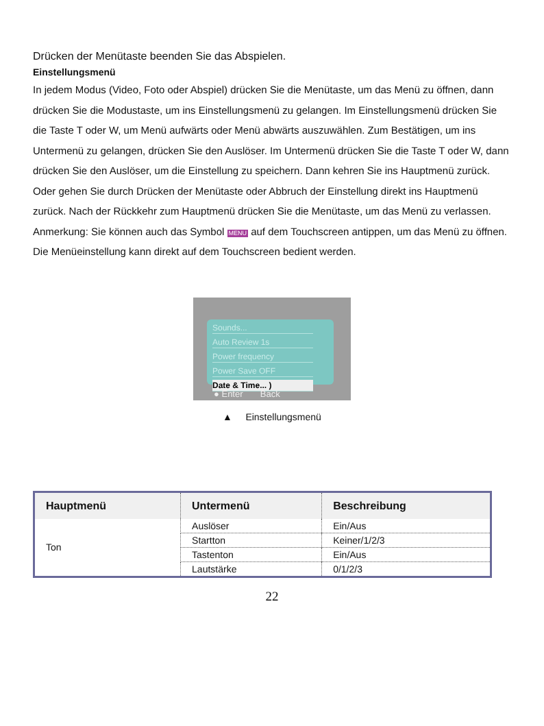Drücken der Menütaste beenden Sie das Abspielen.
Einstellungsmenü
In jedem Modus (Video, Foto oder Abspiel) drücken Sie die Menütaste, um das Menü zu öffnen, dann drücken Sie die Modustaste, um ins Einstellungsmenü zu gelangen. Im Einstellungsmenü drücken Sie die Taste T oder W, um Menü aufwärts oder Menü abwärts auszuwählen. Zum Bestätigen, um ins Untermenü zu gelangen, drücken Sie den Auslöser. Im Untermenü drücken Sie die Taste T oder W, dann drücken Sie den Auslöser, um die Einstellung zu speichern. Dann kehren Sie ins Hauptmenü zurück. Oder gehen Sie durch Drücken der Menütaste oder Abbruch der Einstellung direkt ins Hauptmenü zurück. Nach der Rückkehr zum Hauptmenü drücken Sie die Menütaste, um das Menü zu verlassen. Anmerkung: Sie können auch das Symbol MENU auf dem Touchscreen antippen, um das Menü zu öffnen. Die Menüeinstellung kann direkt auf dem Touchscreen bedient werden.
Sounds...
Auto Review 1s
Power frequency
Power Save OFF
Date & Time... )
● Enter Back
▲ Einstellungsmenü
| Hauptmenü | Untermenü | Beschreibung |
| --- | --- | --- |
| Ton | Auslöser | Ein/Aus |
| | Startton | Keiner/1/2/3 |
| | Tastenton | Ein/Aus |
| | Lautstärke | 0/1/2/3 |
22